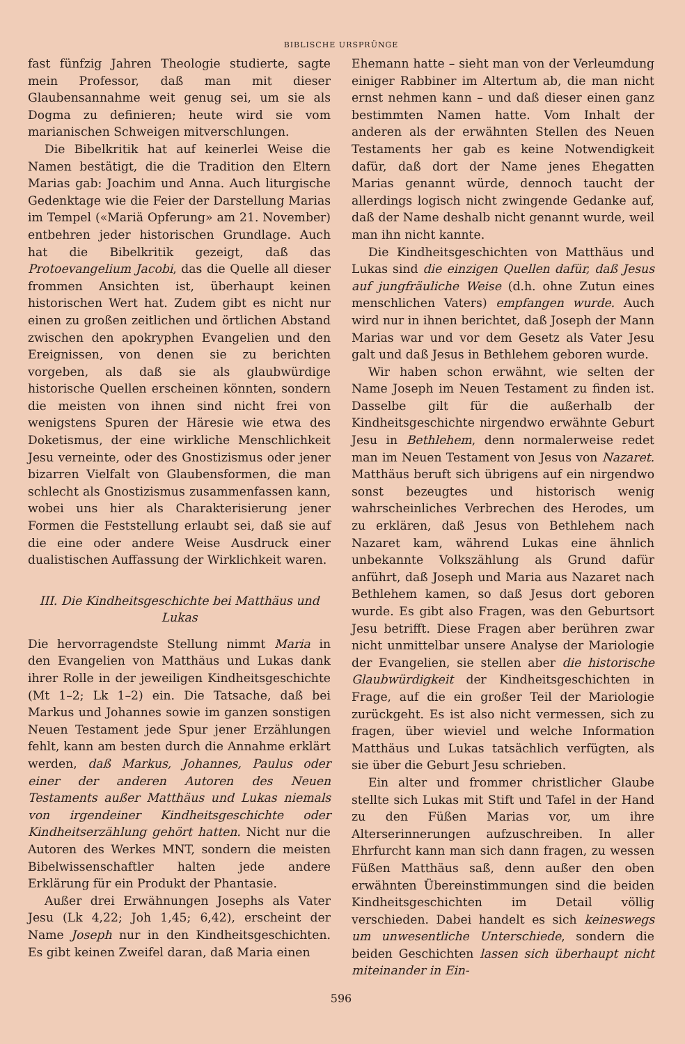BIBLISCHE URSPRÜNGE
fast fünfzig Jahren Theologie studierte, sagte mein Professor, daß man mit dieser Glaubensannahme weit genug sei, um sie als Dogma zu definieren; heute wird sie vom marianischen Schweigen mitverschlungen.
Die Bibelkritik hat auf keinerlei Weise die Namen bestätigt, die die Tradition den Eltern Marias gab: Joachim und Anna. Auch liturgische Gedenktage wie die Feier der Darstellung Marias im Tempel («Mariä Opferung» am 21. November) entbehren jeder historischen Grundlage. Auch hat die Bibelkritik gezeigt, daß das Protoevangelium Jacobi, das die Quelle all dieser frommen Ansichten ist, überhaupt keinen historischen Wert hat. Zudem gibt es nicht nur einen zu großen zeitlichen und örtlichen Abstand zwischen den apokryphen Evangelien und den Ereignissen, von denen sie zu berichten vorgeben, als daß sie als glaubwürdige historische Quellen erscheinen könnten, sondern die meisten von ihnen sind nicht frei von wenigstens Spuren der Häresie wie etwa des Doketismus, der eine wirkliche Menschlichkeit Jesu verneinte, oder des Gnostizismus oder jener bizarren Vielfalt von Glaubensformen, die man schlecht als Gnostizismus zusammenfassen kann, wobei uns hier als Charakterisierung jener Formen die Feststellung erlaubt sei, daß sie auf die eine oder andere Weise Ausdruck einer dualistischen Auffassung der Wirklichkeit waren.
III. Die Kindheitsgeschichte bei Matthäus und Lukas
Die hervorragendste Stellung nimmt Maria in den Evangelien von Matthäus und Lukas dank ihrer Rolle in der jeweiligen Kindheitsgeschichte (Mt 1–2; Lk 1–2) ein. Die Tatsache, daß bei Markus und Johannes sowie im ganzen sonstigen Neuen Testament jede Spur jener Erzählungen fehlt, kann am besten durch die Annahme erklärt werden, daß Markus, Johannes, Paulus oder einer der anderen Autoren des Neuen Testaments außer Matthäus und Lukas niemals von irgendeiner Kindheitsgeschichte oder Kindheitserzählung gehört hatten. Nicht nur die Autoren des Werkes MNT, sondern die meisten Bibelwissenschaftler halten jede andere Erklärung für ein Produkt der Phantasie.
Außer drei Erwähnungen Josephs als Vater Jesu (Lk 4,22; Joh 1,45; 6,42), erscheint der Name Joseph nur in den Kindheitsgeschichten. Es gibt keinen Zweifel daran, daß Maria einen
Ehemann hatte – sieht man von der Verleumdung einiger Rabbiner im Altertum ab, die man nicht ernst nehmen kann – und daß dieser einen ganz bestimmten Namen hatte. Vom Inhalt der anderen als der erwähnten Stellen des Neuen Testaments her gab es keine Notwendigkeit dafür, daß dort der Name jenes Ehegatten Marias genannt würde, dennoch taucht der allerdings logisch nicht zwingende Gedanke auf, daß der Name deshalb nicht genannt wurde, weil man ihn nicht kannte.
Die Kindheitsgeschichten von Matthäus und Lukas sind die einzigen Quellen dafür, daß Jesus auf jungfräuliche Weise (d.h. ohne Zutun eines menschlichen Vaters) empfangen wurde. Auch wird nur in ihnen berichtet, daß Joseph der Mann Marias war und vor dem Gesetz als Vater Jesu galt und daß Jesus in Bethlehem geboren wurde.
Wir haben schon erwähnt, wie selten der Name Joseph im Neuen Testament zu finden ist. Dasselbe gilt für die außerhalb der Kindheitsgeschichte nirgendwo erwähnte Geburt Jesu in Bethlehem, denn normalerweise redet man im Neuen Testament von Jesus von Nazaret. Matthäus beruft sich übrigens auf ein nirgendwo sonst bezeugtes und historisch wenig wahrscheinliches Verbrechen des Herodes, um zu erklären, daß Jesus von Bethlehem nach Nazaret kam, während Lukas eine ähnlich unbekannte Volkszählung als Grund dafür anführt, daß Joseph und Maria aus Nazaret nach Bethlehem kamen, so daß Jesus dort geboren wurde. Es gibt also Fragen, was den Geburtsort Jesu betrifft. Diese Fragen aber berühren zwar nicht unmittelbar unsere Analyse der Mariologie der Evangelien, sie stellen aber die historische Glaubwürdigkeit der Kindheitsgeschichten in Frage, auf die ein großer Teil der Mariologie zurückgeht. Es ist also nicht vermessen, sich zu fragen, über wieviel und welche Information Matthäus und Lukas tatsächlich verfügten, als sie über die Geburt Jesu schrieben.
Ein alter und frommer christlicher Glaube stellte sich Lukas mit Stift und Tafel in der Hand zu den Füßen Marias vor, um ihre Alterserinnerungen aufzuschreiben. In aller Ehrfurcht kann man sich dann fragen, zu wessen Füßen Matthäus saß, denn außer den oben erwähnten Übereinstimmungen sind die beiden Kindheitsgeschichten im Detail völlig verschieden. Dabei handelt es sich keineswegs um unwesentliche Unterschiede, sondern die beiden Geschichten lassen sich überhaupt nicht miteinander in Ein-
596